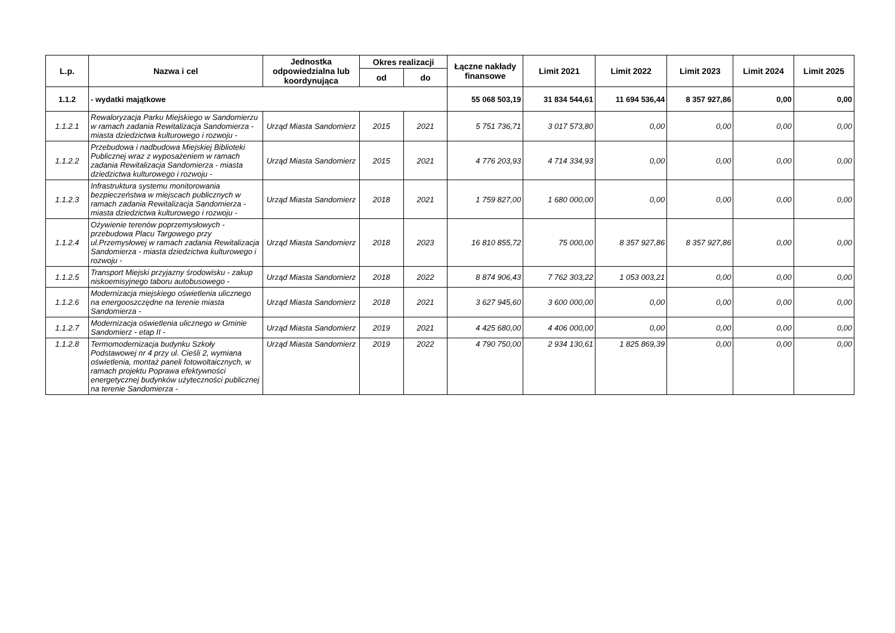| L.p. | Nazwa i cel | Jednostka odpowiedzialna lub koordynująca | Okres realizacji | | Łączne nakłady finansowe | Limit 2021 | Limit 2022 | Limit 2023 | Limit 2024 | Limit 2025 |
| --- | --- | --- | --- | --- | --- | --- | --- | --- | --- | --- |
| | | | od | do | | | | | | |
| 1.1.2 | - wydatki majątkowe | | | | 55 068 503,19 | 31 834 544,61 | 11 694 536,44 | 8 357 927,86 | 0,00 | 0,00 |
| 1.1.2.1 | Rewaloryzacja Parku Miejskiego w Sandomierzu w ramach zadania Rewitalizacja Sandomierza - miasta dziedzictwa kulturowego i rozwoju - | Urząd Miasta Sandomierz | 2015 | 2021 | 5 751 736,71 | 3 017 573,80 | 0,00 | 0,00 | 0,00 | 0,00 |
| 1.1.2.2 | Przebudowa i nadbudowa Miejskiej Biblioteki Publicznej wraz z wyposażeniem w ramach zadania Rewitalizacja Sandomierza - miasta dziedzictwa kulturowego i rozwoju - | Urząd Miasta Sandomierz | 2015 | 2021 | 4 776 203,93 | 4 714 334,93 | 0,00 | 0,00 | 0,00 | 0,00 |
| 1.1.2.3 | Infrastruktura systemu monitorowania bezpieczeństwa w miejscach publicznych w ramach zadania Rewitalizacja Sandomierza - miasta dziedzictwa kulturowego i rozwoju - | Urząd Miasta Sandomierz | 2018 | 2021 | 1 759 827,00 | 1 680 000,00 | 0,00 | 0,00 | 0,00 | 0,00 |
| 1.1.2.4 | Ożywienie terenów poprzemysłowych - przebudowa Placu Targowego przy ul.Przemysłowej w ramach zadania Rewitalizacja Sandomierza - miasta dziedzictwa kulturowego i rozwoju - | Urząd Miasta Sandomierz | 2018 | 2023 | 16 810 855,72 | 75 000,00 | 8 357 927,86 | 8 357 927,86 | 0,00 | 0,00 |
| 1.1.2.5 | Transport Miejski przyjazny środowisku - zakup niskoemisyjnego taboru autobusowego - | Urząd Miasta Sandomierz | 2018 | 2022 | 8 874 906,43 | 7 762 303,22 | 1 053 003,21 | 0,00 | 0,00 | 0,00 |
| 1.1.2.6 | Modernizacja miejskiego oświetlenia ulicznego na energooszczędne na terenie miasta Sandomierza - | Urząd Miasta Sandomierz | 2018 | 2021 | 3 627 945,60 | 3 600 000,00 | 0,00 | 0,00 | 0,00 | 0,00 |
| 1.1.2.7 | Modernizacja oświetlenia ulicznego w Gminie Sandomierz - etap II - | Urząd Miasta Sandomierz | 2019 | 2021 | 4 425 680,00 | 4 406 000,00 | 0,00 | 0,00 | 0,00 | 0,00 |
| 1.1.2.8 | Termomodernizacja budynku Szkoły Podstawowej nr 4 przy ul. Cieśli 2, wymiana oświetlenia, montaż paneli fotowoltaicznych, w ramach projektu Poprawa efektywności energetycznej budynków użyteczności publicznej na terenie Sandomierza - | Urząd Miasta Sandomierz | 2019 | 2022 | 4 790 750,00 | 2 934 130,61 | 1 825 869,39 | 0,00 | 0,00 | 0,00 |